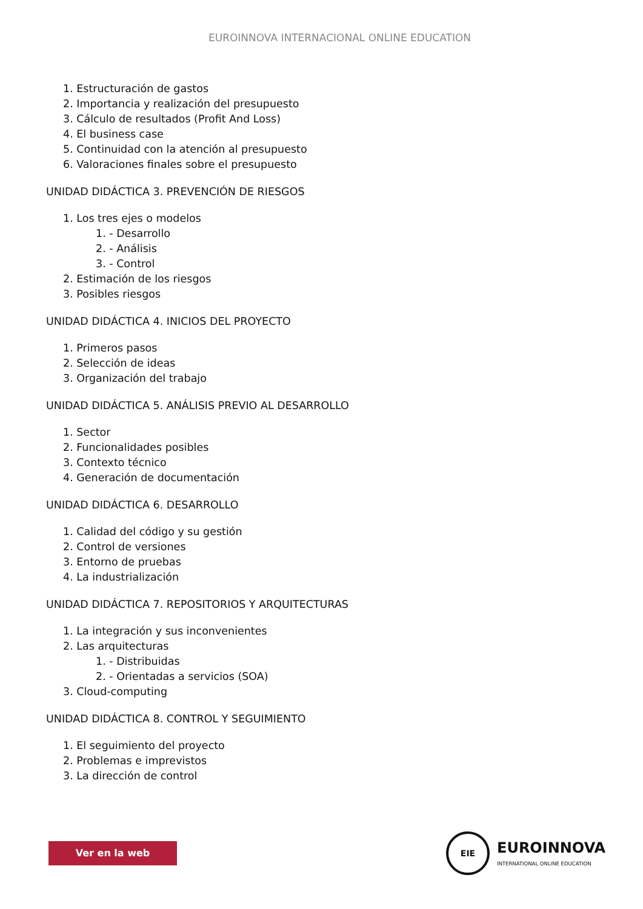EUROINNOVA INTERNACIONAL ONLINE EDUCATION
1. Estructuración de gastos
2. Importancia y realización del presupuesto
3. Cálculo de resultados (Profit And Loss)
4. El business case
5. Continuidad con la atención al presupuesto
6. Valoraciones finales sobre el presupuesto
UNIDAD DIDÁCTICA 3. PREVENCIÓN DE RIESGOS
1. Los tres ejes o modelos
1. - Desarrollo
2. - Análisis
3. - Control
2. Estimación de los riesgos
3. Posibles riesgos
UNIDAD DIDÁCTICA 4. INICIOS DEL PROYECTO
1. Primeros pasos
2. Selección de ideas
3. Organización del trabajo
UNIDAD DIDÁCTICA 5. ANÁLISIS PREVIO AL DESARROLLO
1. Sector
2. Funcionalidades posibles
3. Contexto técnico
4. Generación de documentación
UNIDAD DIDÁCTICA 6. DESARROLLO
1. Calidad del código y su gestión
2. Control de versiones
3. Entorno de pruebas
4. La industrialización
UNIDAD DIDÁCTICA 7. REPOSITORIOS Y ARQUITECTURAS
1. La integración y sus inconvenientes
2. Las arquitecturas
1. - Distribuidas
2. - Orientadas a servicios (SOA)
3. Cloud-computing
UNIDAD DIDÁCTICA 8. CONTROL Y SEGUIMIENTO
1. El seguimiento del proyecto
2. Problemas e imprevistos
3. La dirección de control
Ver en la web
EIE
EUROINNOVA
INTERNATIONAL ONLINE EDUCATION